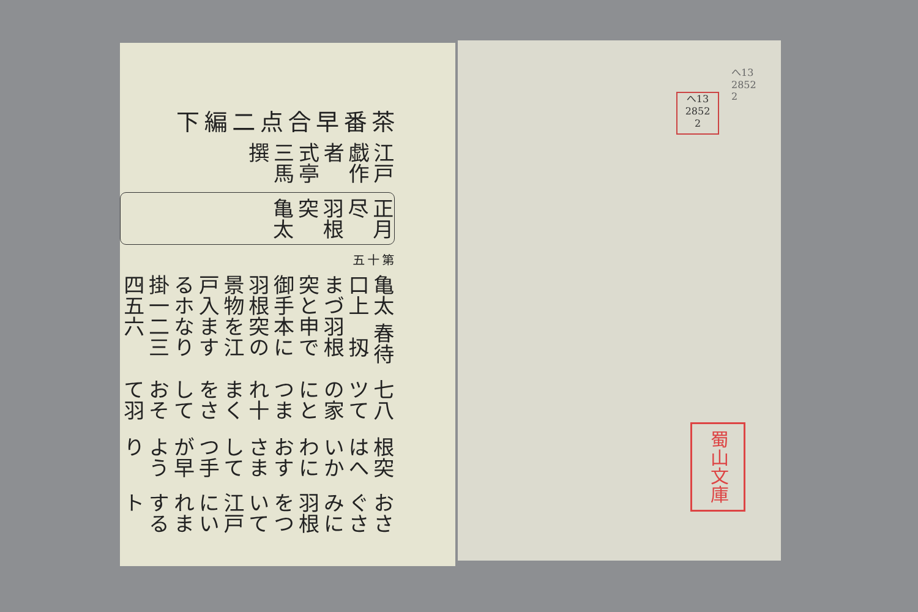茶番早合点二編下
江戸戯作者　式亭三馬撰
正月尽　羽根突　亀太
第十五
亀太 春待口上　扨まづ羽根突と申で御手本に羽根突の景物を江戸入まするホなり掛一二三四五六
七八ツての家にとつまれ十まくをさしておそて羽
根突はへいかわにおすさましてつ手が早ようり
おさぐさみに羽根をついて江戸にいれまするト
へ13
2852
2
へ13
2852
2
蜀山文庫